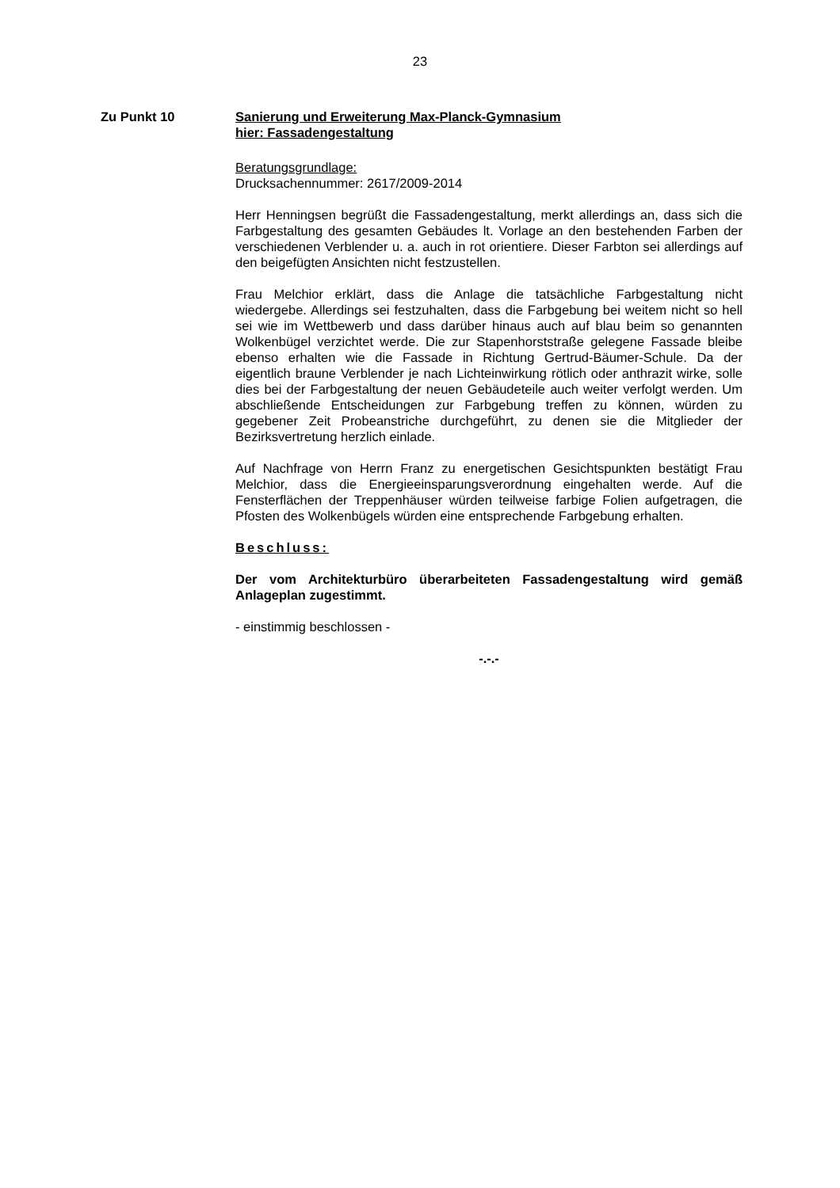23
Zu Punkt 10 Sanierung und Erweiterung Max-Planck-Gymnasium
hier: Fassadengestaltung
Beratungsgrundlage:
Drucksachennummer: 2617/2009-2014
Herr Henningsen begrüßt die Fassadengestaltung, merkt allerdings an, dass sich die Farbgestaltung des gesamten Gebäudes lt. Vorlage an den bestehenden Farben der verschiedenen Verblender u. a. auch in rot orientiere. Dieser Farbton sei allerdings auf den beigefügten Ansichten nicht festzustellen.
Frau Melchior erklärt, dass die Anlage die tatsächliche Farbgestaltung nicht wiedergebe. Allerdings sei festzuhalten, dass die Farbgebung bei weitem nicht so hell sei wie im Wettbewerb und dass darüber hinaus auch auf blau beim so genannten Wolkenbügel verzichtet werde. Die zur Stapenhorststraße gelegene Fassade bleibe ebenso erhalten wie die Fassade in Richtung Gertrud-Bäumer-Schule. Da der eigentlich braune Verblender je nach Lichteinwirkung rötlich oder anthrazit wirke, solle dies bei der Farbgestaltung der neuen Gebäudeteile auch weiter verfolgt werden. Um abschließende Entscheidungen zur Farbgebung treffen zu können, würden zu gegebener Zeit Probeanstriche durchgeführt, zu denen sie die Mitglieder der Bezirksvertretung herzlich einlade.
Auf Nachfrage von Herrn Franz zu energetischen Gesichtspunkten bestätigt Frau Melchior, dass die Energieeinsparungsverordnung eingehalten werde. Auf die Fensterflächen der Treppenhäuser würden teilweise farbige Folien aufgetragen, die Pfosten des Wolkenbügels würden eine entsprechende Farbgebung erhalten.
Beschluss:
Der vom Architekturbüro überarbeiteten Fassadengestaltung wird gemäß Anlageplan zugestimmt.
- einstimmig beschlossen -
-.-.-